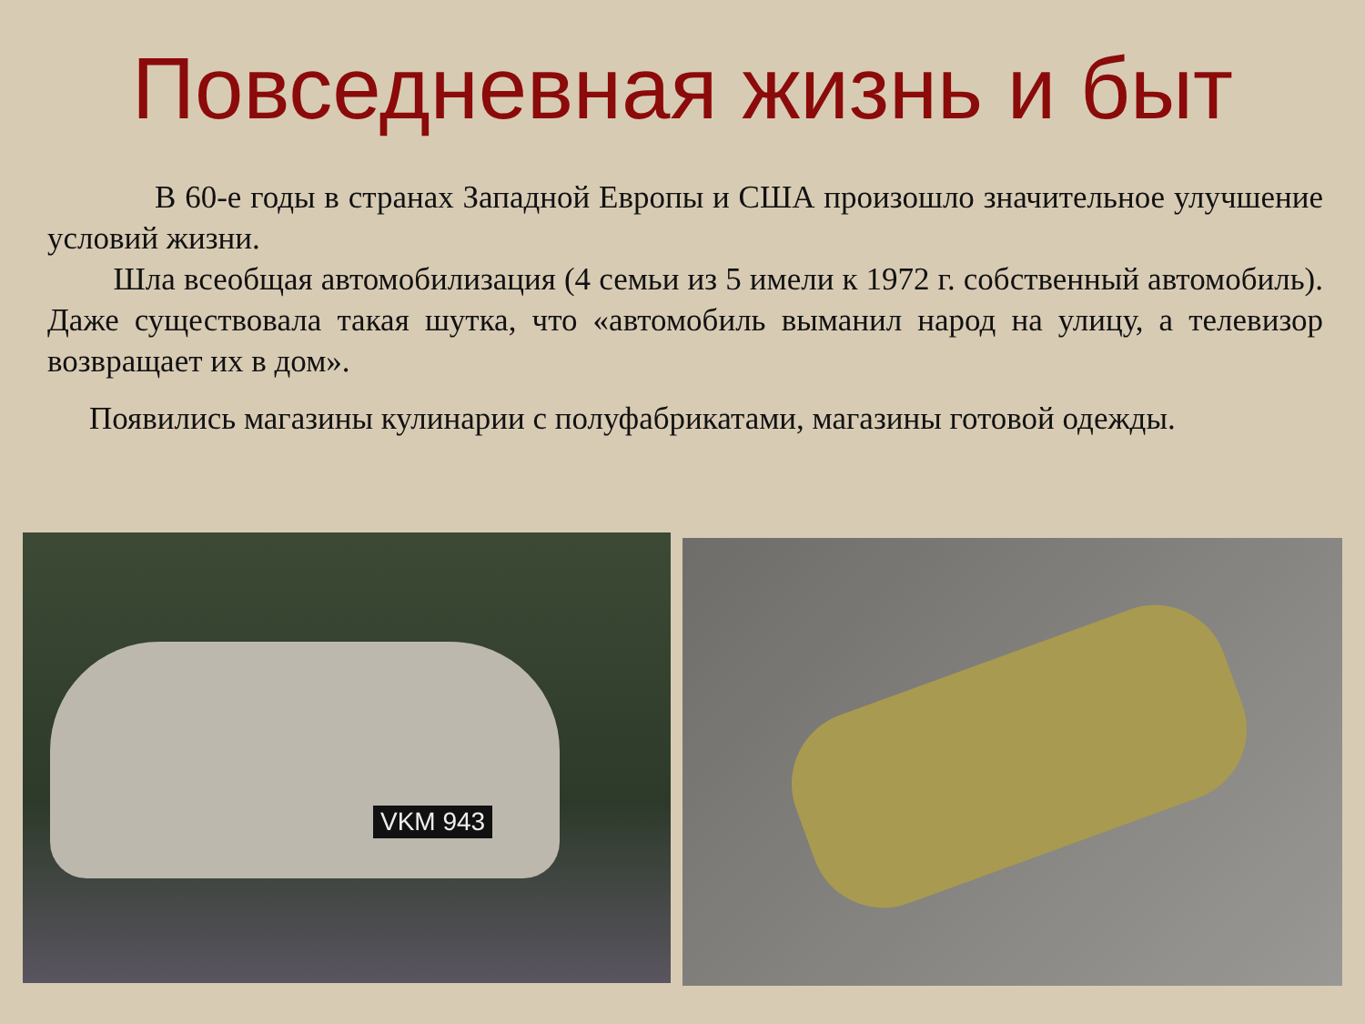Повседневная жизнь и быт
В 60-е годы в странах Западной Европы и США произошло значительное улучшение условий жизни.
Шла всеобщая автомобилизация (4 семьи из 5 имели к 1972 г. собственный автомобиль). Даже существовала такая шутка, что «автомобиль выманил народ на улицу, а телевизор возвращает их в дом».
Появились магазины кулинарии с полуфабрикатами, магазины готовой одежды.
VKM 943